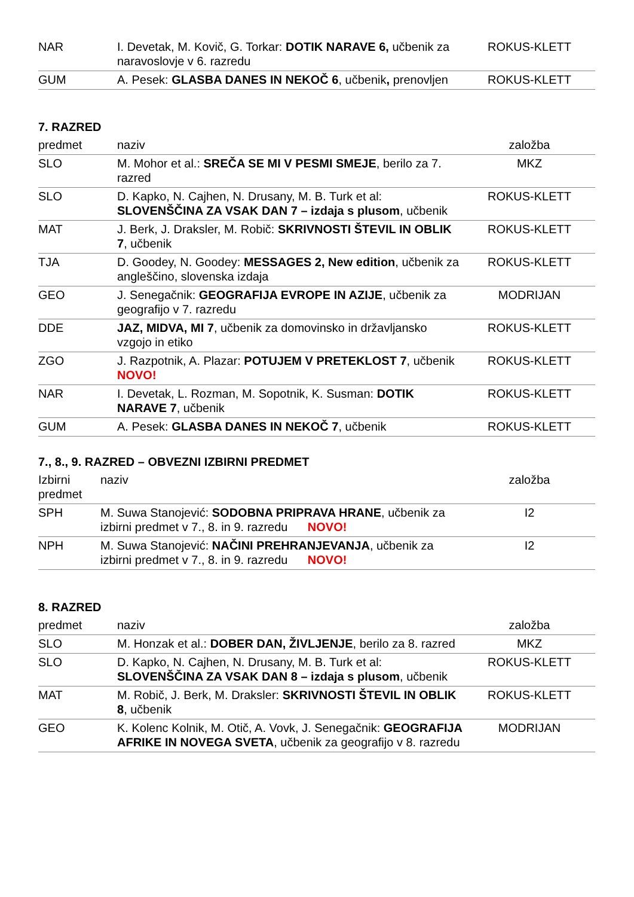| NAR | I. Devetak, M. Kovič, G. Torkar: DOTIK NARAVE 6, učbenik za naravoslovje v 6. razredu | ROKUS-KLETT |
| GUM | A. Pesek: GLASBA DANES IN NEKOČ 6 , učbenik , prenovljen | ROKUS-KLETT |
7. RAZRED
| predmet | naziv | založba |
| --- | --- | --- |
| SLO | M. Mohor et al.: SREČA SE MI V PESMI SMEJE , berilo za 7. razred | MKZ |
| SLO | D. Kapko, N. Cajhen, N. Drusany, M. B. Turk et al: SLOVENŠČINA ZA VSAK DAN 7 – izdaja s plusom , učbenik | ROKUS-KLETT |
| MAT | J. Berk, J. Draksler, M. Robič: SKRIVNOSTI ŠTEVIL IN OBLIK 7 , učbenik | ROKUS-KLETT |
| TJA | D. Goodey, N. Goodey: MESSAGES 2, New edition , učbenik za angleščino, slovenska izdaja | ROKUS-KLETT |
| GEO | J. Senegačnik: GEOGRAFIJA EVROPE IN AZIJE , učbenik za geografijo v 7. razredu | MODRIJAN |
| DDE | JAZ, MIDVA, MI 7 , učbenik za domovinsko in državljansko vzgojo in etiko | ROKUS-KLETT |
| ZGO | J. Razpotnik, A. Plazar: POTUJEM V PRETEKLOST 7 , učbenik NOVO! | ROKUS-KLETT |
| NAR | I. Devetak, L. Rozman, M. Sopotnik, K. Susman: DOTIK NARAVE 7 , učbenik | ROKUS-KLETT |
| GUM | A. Pesek: GLASBA DANES IN NEKOČ 7 , učbenik | ROKUS-KLETT |
7., 8., 9. RAZRED – OBVEZNI IZBIRNI PREDMET
| Izbirni predmet | naziv | založba |
| --- | --- | --- |
| SPH | M. Suwa Stanojević: SODOBNA PRIPRAVA HRANE , učbenik za izbirni predmet v 7., 8. in 9. razredu NOVO! | I2 |
| NPH | M. Suwa Stanojević: NAČINI PREHRANJEVANJA , učbenik za izbirni predmet v 7., 8. in 9. razredu NOVO! | I2 |
8. RAZRED
| predmet | naziv | založba |
| --- | --- | --- |
| SLO | M. Honzak et al.: DOBER DAN, ŽIVLJENJE , berilo za 8. razred | MKZ |
| SLO | D. Kapko, N. Cajhen, N. Drusany, M. B. Turk et al: SLOVENŠČINA ZA VSAK DAN 8 – izdaja s plusom , učbenik | ROKUS-KLETT |
| MAT | M. Robič, J. Berk, M. Draksler: SKRIVNOSTI ŠTEVIL IN OBLIK 8 , učbenik | ROKUS-KLETT |
| GEO | K. Kolenc Kolnik, M. Otič, A. Vovk, J. Senegačnik: GEOGRAFIJA AFRIKE IN NOVEGA SVETA , učbenik za geografijo v 8. razredu | MODRIJAN |